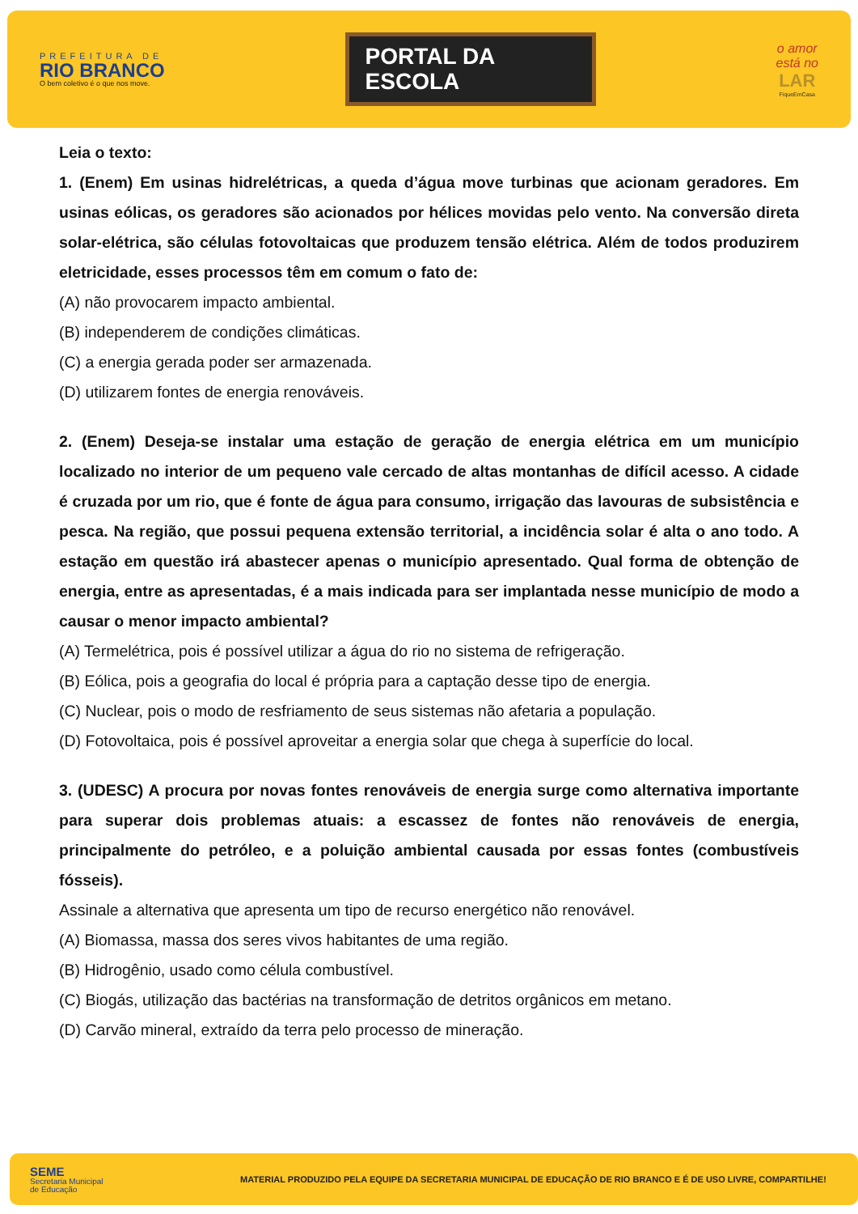PREFEITURA DE
RIO BRANCO
O bem coletivo é o que nos move.
PORTAL DA
ESCOLA
o amor
está no
LAR
FiqueEmCasa
Leia o texto:
1. (Enem) Em usinas hidrelétricas, a queda d’água move turbinas que acionam geradores. Em usinas eólicas, os geradores são acionados por hélices movidas pelo vento. Na conversão direta solar-elétrica, são células fotovoltaicas que produzem tensão elétrica. Além de todos produzirem eletricidade, esses processos têm em comum o fato de:
(A) não provocarem impacto ambiental.
(B) independerem de condições climáticas.
(C) a energia gerada poder ser armazenada.
(D) utilizarem fontes de energia renováveis.
2. (Enem) Deseja-se instalar uma estação de geração de energia elétrica em um município localizado no interior de um pequeno vale cercado de altas montanhas de difícil acesso. A cidade é cruzada por um rio, que é fonte de água para consumo, irrigação das lavouras de subsistência e pesca. Na região, que possui pequena extensão territorial, a incidência solar é alta o ano todo. A estação em questão irá abastecer apenas o município apresentado. Qual forma de obtenção de energia, entre as apresentadas, é a mais indicada para ser implantada nesse município de modo a causar o menor impacto ambiental?
(A) Termelétrica, pois é possível utilizar a água do rio no sistema de refrigeração.
(B) Eólica, pois a geografia do local é própria para a captação desse tipo de energia.
(C) Nuclear, pois o modo de resfriamento de seus sistemas não afetaria a população.
(D) Fotovoltaica, pois é possível aproveitar a energia solar que chega à superfície do local.
3. (UDESC) A procura por novas fontes renováveis de energia surge como alternativa importante para superar dois problemas atuais: a escassez de fontes não renováveis de energia, principalmente do petróleo, e a poluição ambiental causada por essas fontes (combustíveis fósseis).
Assinale a alternativa que apresenta um tipo de recurso energético não renovável.
(A) Biomassa, massa dos seres vivos habitantes de uma região.
(B) Hidrogênio, usado como célula combustível.
(C) Biogás, utilização das bactérias na transformação de detritos orgânicos em metano.
(D) Carvão mineral, extraído da terra pelo processo de mineração.
SEME
Secretaria Municipal
de Educação
MATERIAL PRODUZIDO PELA EQUIPE DA SECRETARIA MUNICIPAL DE EDUCAÇÃO DE RIO BRANCO E É DE USO LIVRE, COMPARTILHE!